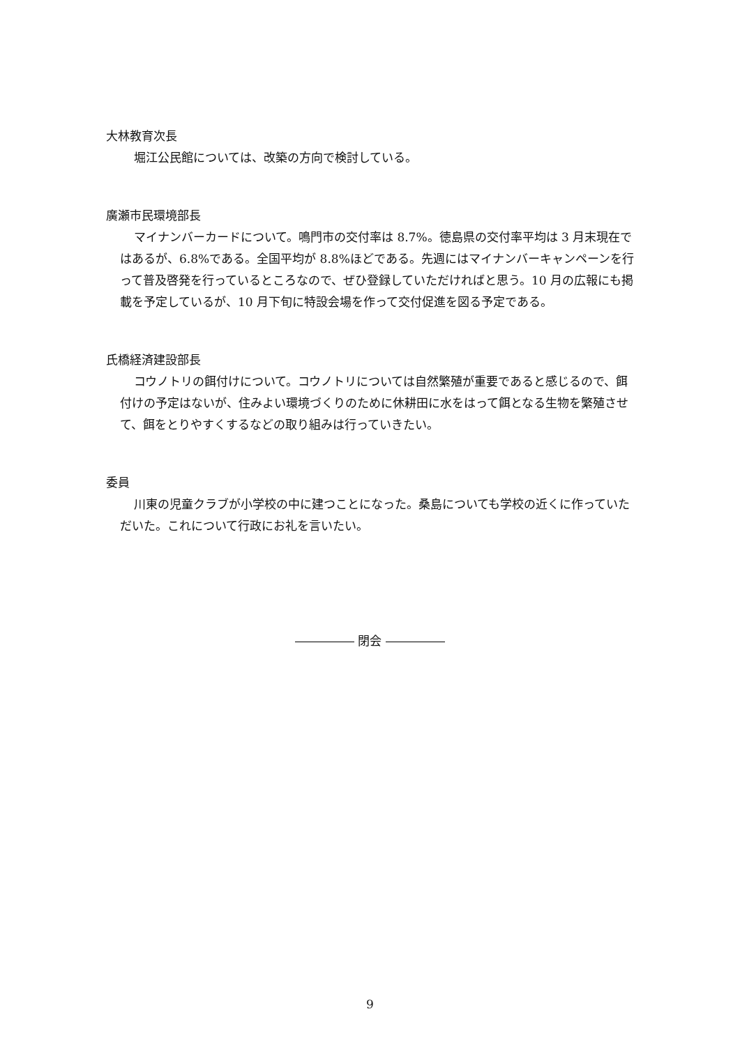大林教育次長
堀江公民館については、改築の方向で検討している。
廣瀬市民環境部長
マイナンバーカードについて。鳴門市の交付率は 8.7%。徳島県の交付率平均は 3 月末現在ではあるが、6.8%である。全国平均が 8.8%ほどである。先週にはマイナンバーキャンペーンを行って普及啓発を行っているところなので、ぜひ登録していただければと思う。10 月の広報にも掲載を予定しているが、10 月下旬に特設会場を作って交付促進を図る予定である。
氏橋経済建設部長
コウノトリの餌付けについて。コウノトリについては自然繁殖が重要であると感じるので、餌付けの予定はないが、住みよい環境づくりのために休耕田に水をはって餌となる生物を繁殖させて、餌をとりやすくするなどの取り組みは行っていきたい。
委員
川東の児童クラブが小学校の中に建つことになった。桑島についても学校の近くに作っていただいた。これについて行政にお礼を言いたい。
――――― 閉会 ―――――
9